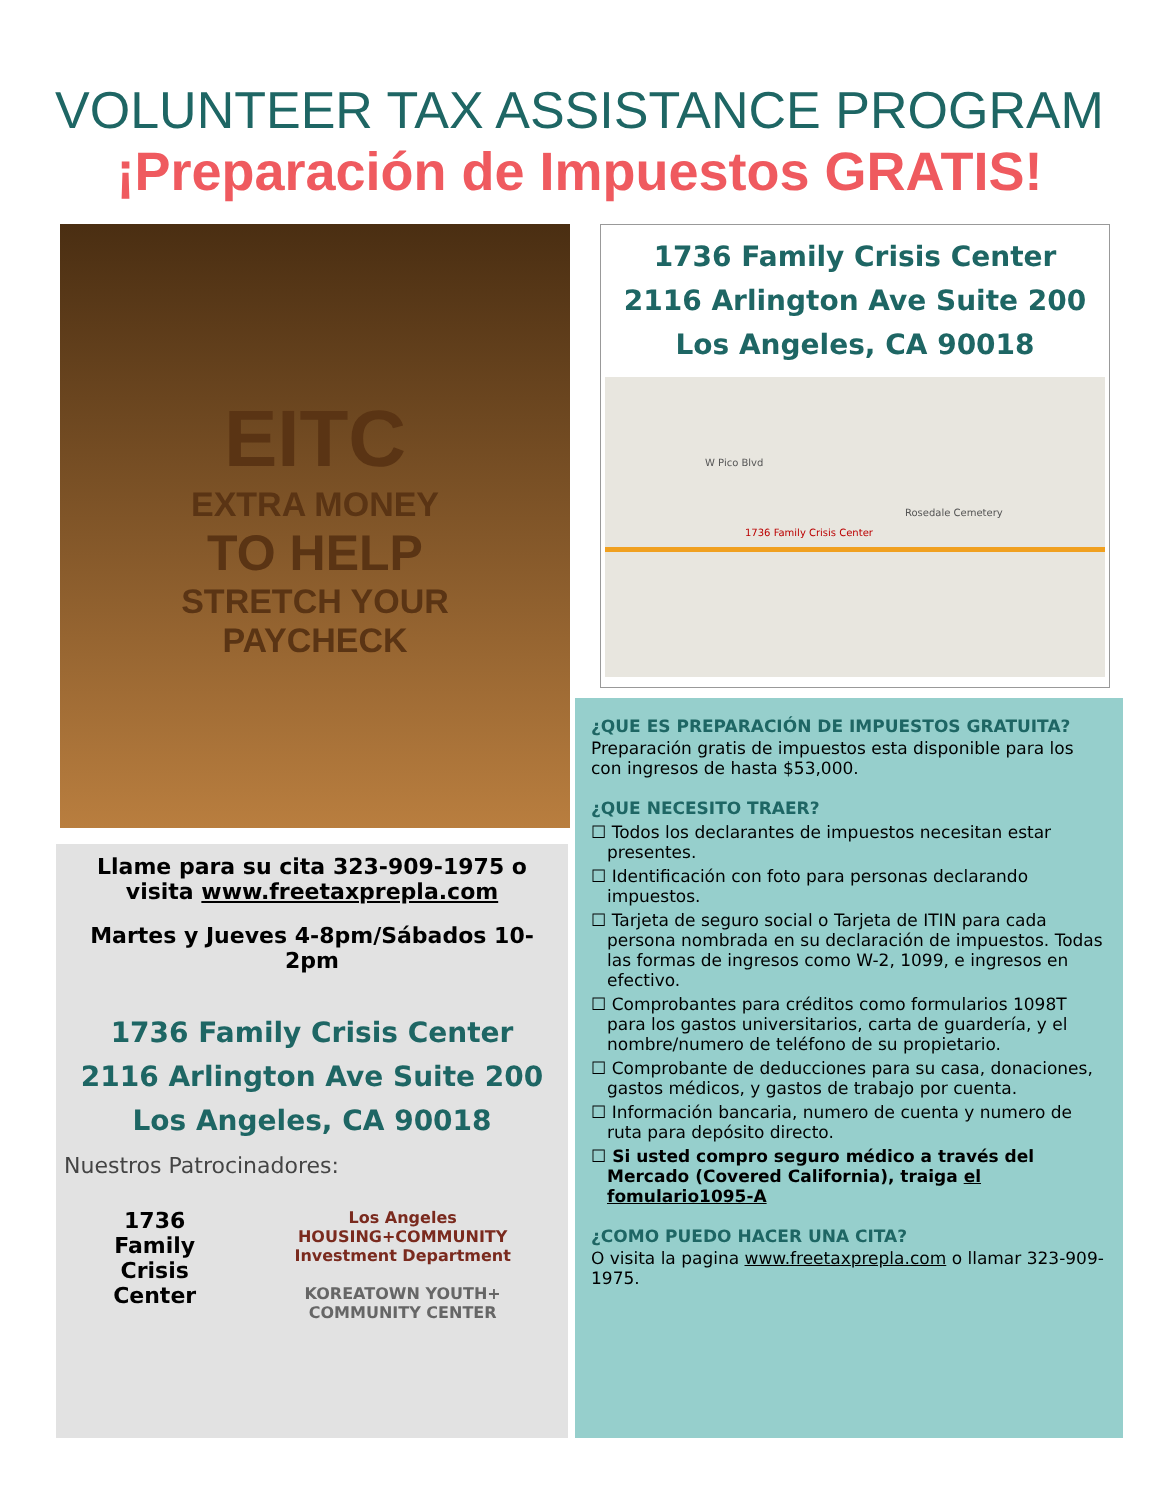VOLUNTEER TAX ASSISTANCE PROGRAM
¡Preparación de Impuestos GRATIS!
EITC
EXTRA MONEY
TO HELP
STRETCH YOUR
PAYCHECK
Llame para su cita 323-909-1975 o
visita www.freetaxprepla.com
Martes y Jueves 4-8pm/Sábados 10-2pm
1736 Family Crisis Center
2116 Arlington Ave Suite 200
Los Angeles, CA 90018
Nuestros Patrocinadores:
1736
Family
Crisis
Center
Los Angeles
HOUSING+COMMUNITY
Investment Department
KOREATOWN YOUTH+
COMMUNITY CENTER
1736 Family Crisis Center
2116 Arlington Ave Suite 200
Los Angeles, CA 90018
1736 Family Crisis Center
Rosedale Cemetery
W Pico Blvd
¿QUE ES PREPARACIÓN DE IMPUESTOS GRATUITA?
Preparación gratis de impuestos esta disponible para los con ingresos de hasta $53,000.
¿QUE NECESITO TRAER?
☐ Todos los declarantes de impuestos necesitan estar presentes.
☐ Identificación con foto para personas declarando impuestos.
☐ Tarjeta de seguro social o Tarjeta de ITIN para cada persona nombrada en su declaración de impuestos. Todas las formas de ingresos como W-2, 1099, e ingresos en efectivo.
☐ Comprobantes para créditos como formularios 1098T para los gastos universitarios, carta de guardería, y el nombre/numero de teléfono de su propietario.
☐ Comprobante de deducciones para su casa, donaciones, gastos médicos, y gastos de trabajo por cuenta.
☐ Información bancaria, numero de cuenta y numero de ruta para depósito directo.
☐ Si usted compro seguro médico a través del Mercado (Covered California), traiga el fomulario1095-A
¿COMO PUEDO HACER UNA CITA?
O visita la pagina www.freetaxprepla.com o llamar 323-909-1975.